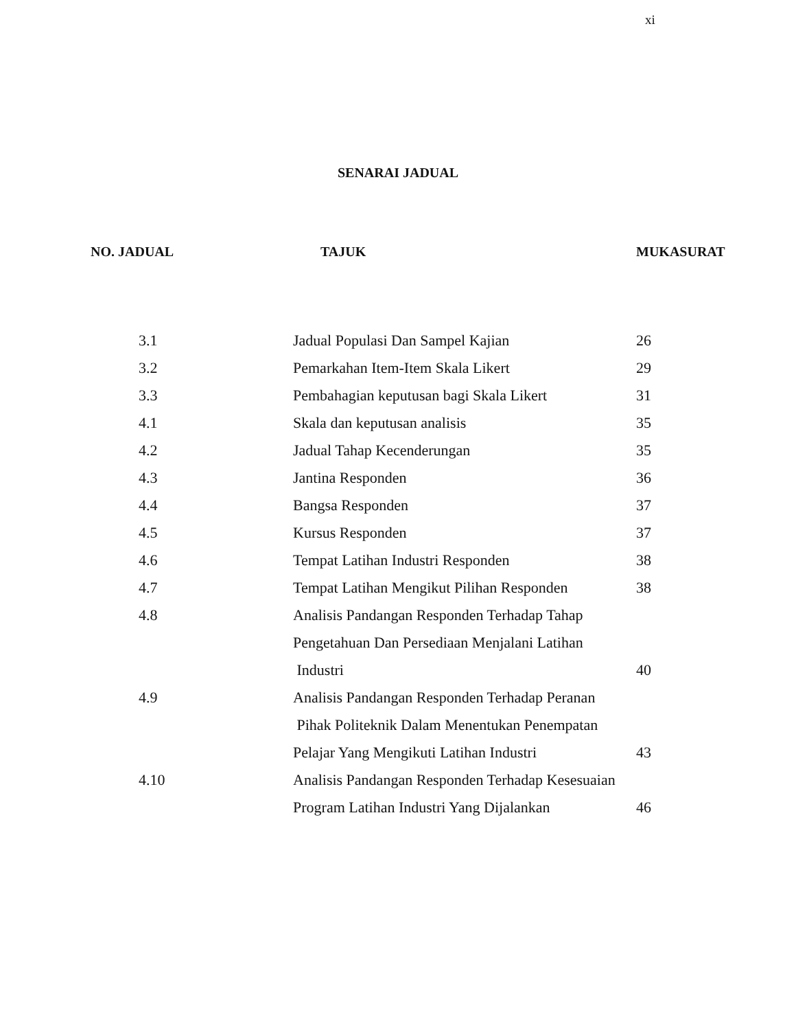xi
SENARAI JADUAL
| NO. JADUAL | TAJUK | MUKASURAT |
| --- | --- | --- |
| 3.1 | Jadual Populasi Dan Sampel Kajian | 26 |
| 3.2 | Pemarkahan Item-Item Skala Likert | 29 |
| 3.3 | Pembahagian keputusan bagi Skala Likert | 31 |
| 4.1 | Skala dan keputusan analisis | 35 |
| 4.2 | Jadual Tahap Kecenderungan | 35 |
| 4.3 | Jantina Responden | 36 |
| 4.4 | Bangsa Responden | 37 |
| 4.5 | Kursus Responden | 37 |
| 4.6 | Tempat Latihan Industri Responden | 38 |
| 4.7 | Tempat Latihan Mengikut Pilihan Responden | 38 |
| 4.8 | Analisis Pandangan Responden Terhadap Tahap | |
| | Pengetahuan Dan Persediaan Menjalani Latihan | |
| | Industri | 40 |
| 4.9 | Analisis Pandangan Responden Terhadap Peranan | |
| | Pihak Politeknik Dalam Menentukan Penempatan | |
| | Pelajar Yang Mengikuti Latihan Industri | 43 |
| 4.10 | Analisis Pandangan Responden Terhadap Kesesuaian | |
| | Program Latihan Industri Yang Dijalankan | 46 |